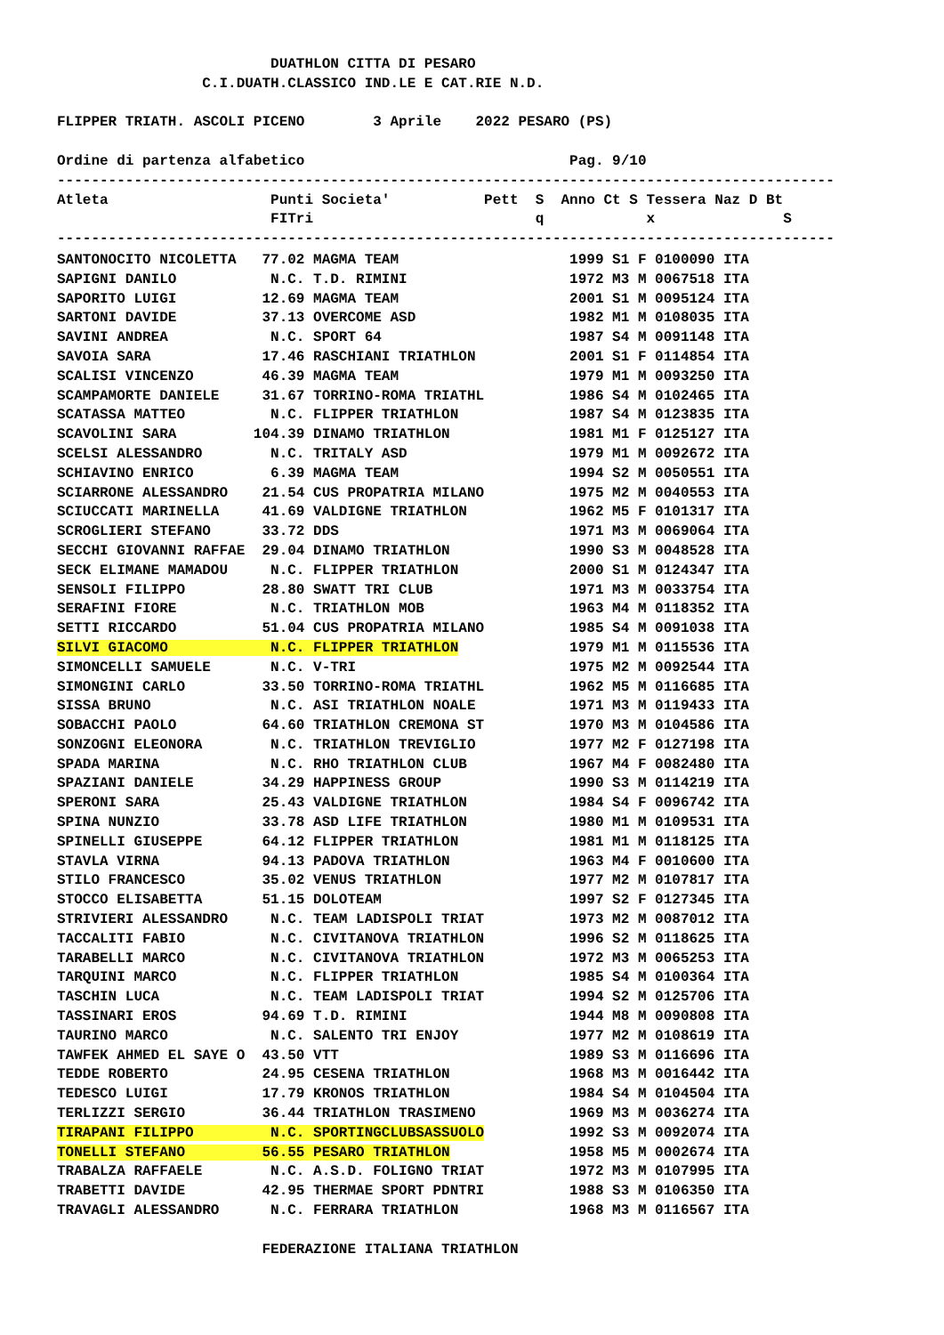DUATHLON CITTA DI PESARO
                 C.I.DUATH.CLASSICO IND.LE E CAT.RIE N.D.

FLIPPER TRIATH. ASCOLI PICENO        3 Aprile    2022 PESARO (PS)

Ordine di partenza alfabetico                               Pag. 9/10
-------------------------------------------------------------------------------------------
Atleta                   Punti Societa'           Pett  S  Anno Ct S Tessera Naz D Bt
                         FITri                          q            x               S
-------------------------------------------------------------------------------------------
SANTONOCITO NICOLETTA   77.02 MAGMA TEAM                    1999 S1 F 0100090 ITA
SAPIGNI DANILO           N.C. T.D. RIMINI                   1972 M3 M 0067518 ITA
SAPORITO LUIGI          12.69 MAGMA TEAM                    2001 S1 M 0095124 ITA
SARTONI DAVIDE          37.13 OVERCOME ASD                  1982 M1 M 0108035 ITA
SAVINI ANDREA            N.C. SPORT 64                      1987 S4 M 0091148 ITA
SAVOIA SARA             17.46 RASCHIANI TRIATHLON           2001 S1 F 0114854 ITA
SCALISI VINCENZO        46.39 MAGMA TEAM                    1979 M1 M 0093250 ITA
SCAMPAMORTE DANIELE     31.67 TORRINO-ROMA TRIATHL          1986 S4 M 0102465 ITA
SCATASSA MATTEO          N.C. FLIPPER TRIATHLON             1987 S4 M 0123835 ITA
SCAVOLINI SARA         104.39 DINAMO TRIATHLON              1981 M1 F 0125127 ITA
SCELSI ALESSANDRO        N.C. TRITALY ASD                   1979 M1 M 0092672 ITA
SCHIAVINO ENRICO         6.39 MAGMA TEAM                    1994 S2 M 0050551 ITA
SCIARRONE ALESSANDRO    21.54 CUS PROPATRIA MILANO          1975 M2 M 0040553 ITA
SCIUCCATI MARINELLA     41.69 VALDIGNE TRIATHLON            1962 M5 F 0101317 ITA
SCROGLIERI STEFANO      33.72 DDS                           1971 M3 M 0069064 ITA
SECCHI GIOVANNI RAFFAE  29.04 DINAMO TRIATHLON              1990 S3 M 0048528 ITA
SECK ELIMANE MAMADOU     N.C. FLIPPER TRIATHLON             2000 S1 M 0124347 ITA
SENSOLI FILIPPO         28.80 SWATT TRI CLUB                1971 M3 M 0033754 ITA
SERAFINI FIORE           N.C. TRIATHLON MOB                 1963 M4 M 0118352 ITA
SETTI RICCARDO          51.04 CUS PROPATRIA MILANO          1985 S4 M 0091038 ITA
SILVI GIACOMO            N.C. FLIPPER TRIATHLON             1979 M1 M 0115536 ITA
SIMONCELLI SAMUELE       N.C. V-TRI                         1975 M2 M 0092544 ITA
SIMONGINI CARLO         33.50 TORRINO-ROMA TRIATHL          1962 M5 M 0116685 ITA
SISSA BRUNO              N.C. ASI TRIATHLON NOALE           1971 M3 M 0119433 ITA
SOBACCHI PAOLO          64.60 TRIATHLON CREMONA ST          1970 M3 M 0104586 ITA
SONZOGNI ELEONORA        N.C. TRIATHLON TREVIGLIO           1977 M2 F 0127198 ITA
SPADA MARINA             N.C. RHO TRIATHLON CLUB            1967 M4 F 0082480 ITA
SPAZIANI DANIELE        34.29 HAPPINESS GROUP               1990 S3 M 0114219 ITA
SPERONI SARA            25.43 VALDIGNE TRIATHLON            1984 S4 F 0096742 ITA
SPINA NUNZIO            33.78 ASD LIFE TRIATHLON            1980 M1 M 0109531 ITA
SPINELLI GIUSEPPE       64.12 FLIPPER TRIATHLON             1981 M1 M 0118125 ITA
STAVLA VIRNA            94.13 PADOVA TRIATHLON              1963 M4 F 0010600 ITA
STILO FRANCESCO         35.02 VENUS TRIATHLON               1977 M2 M 0107817 ITA
STOCCO ELISABETTA       51.15 DOLOTEAM                      1997 S2 F 0127345 ITA
STRIVIERI ALESSANDRO     N.C. TEAM LADISPOLI TRIAT          1973 M2 M 0087012 ITA
TACCALITI FABIO          N.C. CIVITANOVA TRIATHLON          1996 S2 M 0118625 ITA
TARABELLI MARCO          N.C. CIVITANOVA TRIATHLON          1972 M3 M 0065253 ITA
TARQUINI MARCO           N.C. FLIPPER TRIATHLON             1985 S4 M 0100364 ITA
TASCHIN LUCA             N.C. TEAM LADISPOLI TRIAT          1994 S2 M 0125706 ITA
TASSINARI EROS          94.69 T.D. RIMINI                   1944 M8 M 0090808 ITA
TAURINO MARCO            N.C. SALENTO TRI ENJOY             1977 M2 M 0108619 ITA
TAWFEK AHMED EL SAYE O  43.50 VTT                           1989 S3 M 0116696 ITA
TEDDE ROBERTO           24.95 CESENA TRIATHLON              1968 M3 M 0016442 ITA
TEDESCO LUIGI           17.79 KRONOS TRIATHLON              1984 S4 M 0104504 ITA
TERLIZZI SERGIO         36.44 TRIATHLON TRASIMENO           1969 M3 M 0036274 ITA
TIRAPANI FILIPPO         N.C. SPORTINGCLUBSASSUOLO          1992 S3 M 0092074 ITA
TONELLI STEFANO         56.55 PESARO TRIATHLON              1958 M5 M 0002674 ITA
TRABALZA RAFFAELE        N.C. A.S.D. FOLIGNO TRIAT          1972 M3 M 0107995 ITA
TRABETTI DAVIDE         42.95 THERMAE SPORT PDNTRI          1988 S3 M 0106350 ITA
TRAVAGLI ALESSANDRO      N.C. FERRARA TRIATHLON             1968 M3 M 0116567 ITA

                        FEDERAZIONE ITALIANA TRIATHLON